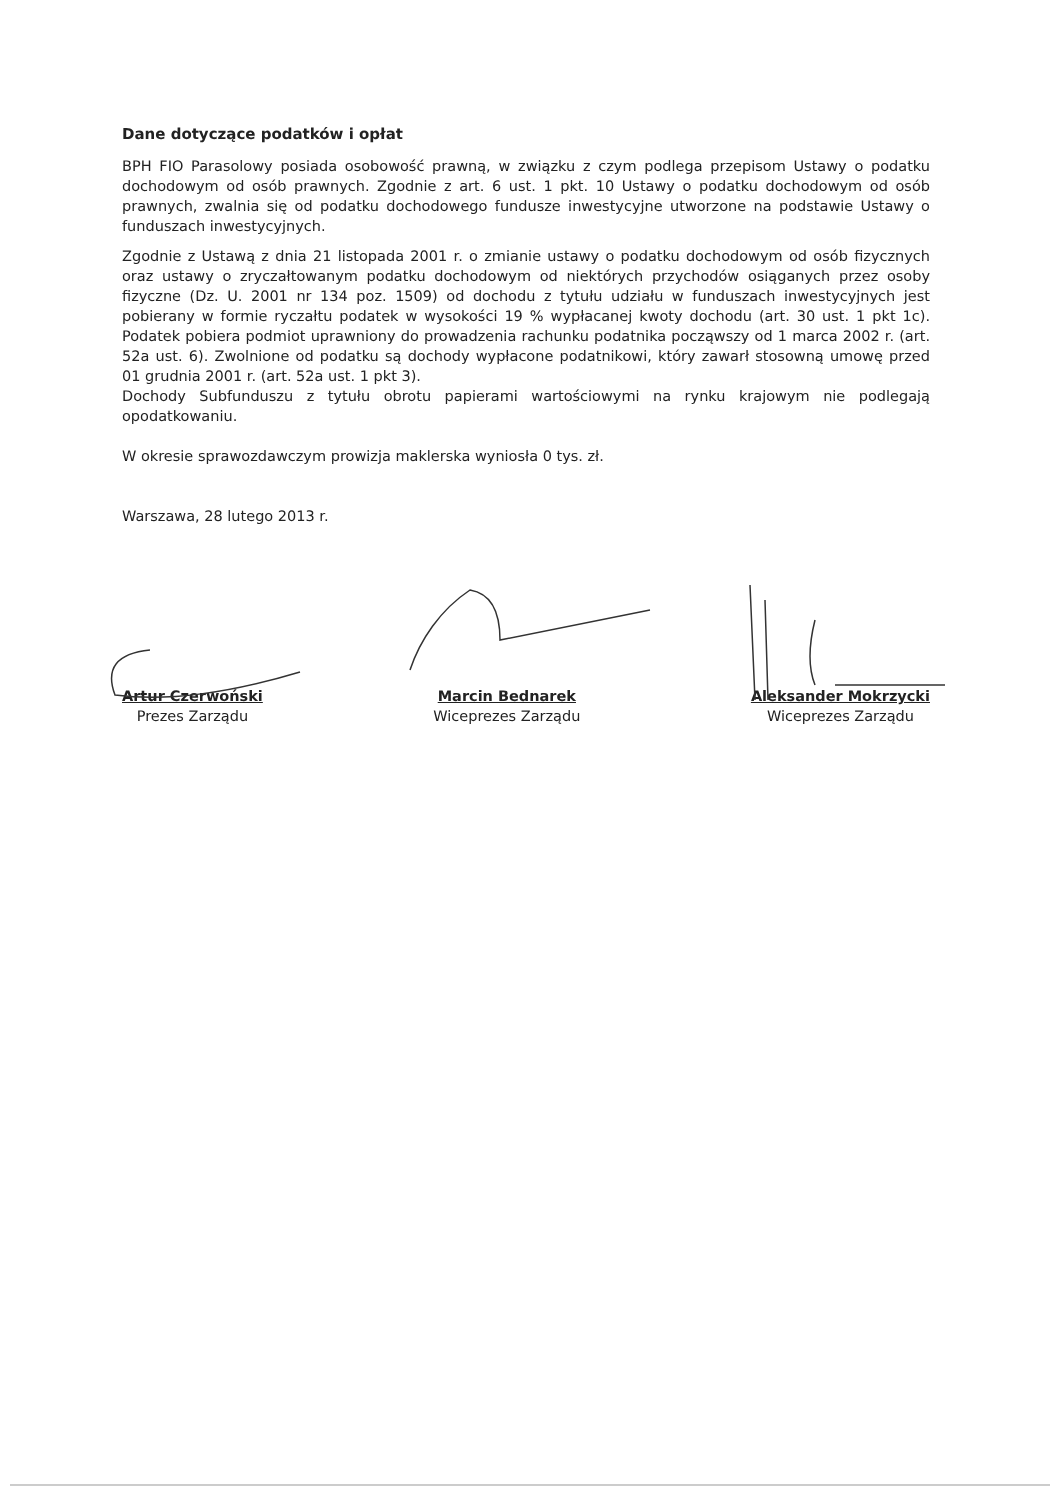Dane dotyczące podatków i opłat
BPH FIO Parasolowy posiada osobowość prawną, w związku z czym podlega przepisom Ustawy o podatku dochodowym od osób prawnych. Zgodnie z art. 6 ust. 1 pkt. 10 Ustawy o podatku dochodowym od osób prawnych, zwalnia się od podatku dochodowego fundusze inwestycyjne utworzone na podstawie Ustawy o funduszach inwestycyjnych.
Zgodnie z Ustawą z dnia 21 listopada 2001 r. o zmianie ustawy o podatku dochodowym od osób fizycznych oraz ustawy o zryczałtowanym podatku dochodowym od niektórych przychodów osiąganych przez osoby fizyczne (Dz. U. 2001 nr 134 poz. 1509) od dochodu z tytułu udziału w funduszach inwestycyjnych jest pobierany w formie ryczałtu podatek w wysokości 19 % wypłacanej kwoty dochodu (art. 30 ust. 1 pkt 1c). Podatek pobiera podmiot uprawniony do prowadzenia rachunku podatnika począwszy od 1 marca 2002 r. (art. 52a ust. 6). Zwolnione od podatku są dochody wypłacone podatnikowi, który zawarł stosowną umowę przed 01 grudnia 2001 r. (art. 52a ust. 1 pkt 3).
Dochody Subfunduszu z tytułu obrotu papierami wartościowymi na rynku krajowym nie podlegają opodatkowaniu.
W okresie sprawozdawczym prowizja maklerska wyniosła 0 tys. zł.
Warszawa, 28 lutego 2013 r.
Artur Czerwoński
Prezes Zarządu
Marcin Bednarek
Wiceprezes Zarządu
Aleksander Mokrzycki
Wiceprezes Zarządu